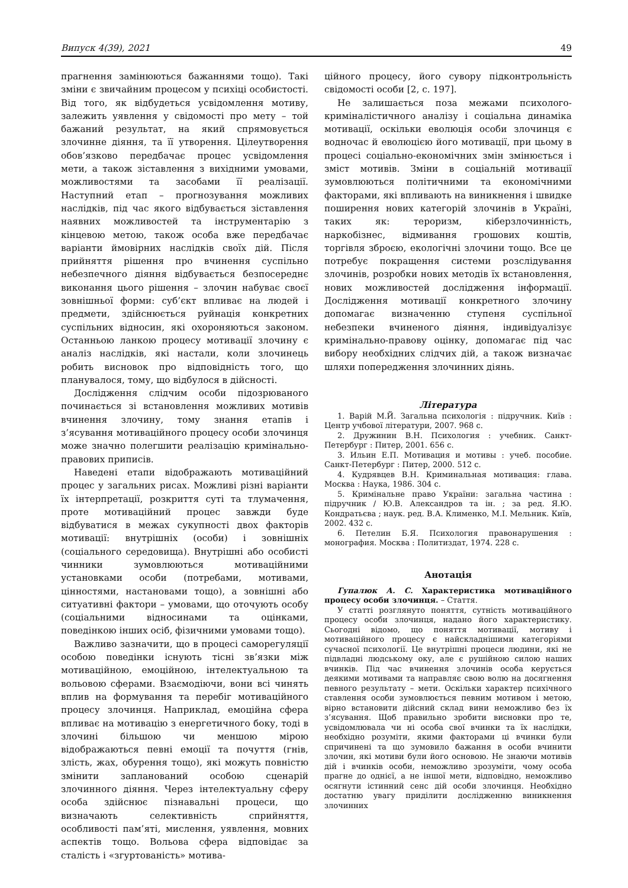Випуск 4(39), 2021 49
прагнення замінюються бажаннями тощо). Такі зміни є звичайним процесом у психіці особистості. Від того, як відбудеться усвідомлення мотиву, залежить уявлення у свідомості про мету – той бажаний результат, на який спрямовується злочинне діяння, та її утворення. Цілеутворення обов’язково передбачає процес усвідомлення мети, а також зіставлення з вихідними умовами, можливостями та засобами її реалізації. Наступний етап – прогнозування можливих наслідків, під час якого відбувається зіставлення наявних можливостей та інструментарію з кінцевою метою, також особа вже передбачає варіанти ймовірних наслідків своїх дій. Після прийняття рішення про вчинення суспільно небезпечного діяння відбувається безпосереднє виконання цього рішення – злочин набуває своєї зовнішньої форми: суб’єкт впливає на людей і предмети, здійснюється руйнація конкретних суспільних відносин, які охороняються законом. Останньою ланкою процесу мотивації злочину є аналіз наслідків, які настали, коли злочинець робить висновок про відповідність того, що планувалося, тому, що відбулося в дійсності.
Дослідження слідчим особи підозрюваного починається зі встановлення можливих мотивів вчинення злочину, тому знання етапів і з’ясування мотиваційного процесу особи злочинця може значно полегшити реалізацію кримінально-правових приписів.
Наведені етапи відображають мотиваційний процес у загальних рисах. Можливі різні варіанти їх інтерпретації, розкриття суті та тлумачення, проте мотиваційний процес завжди буде відбуватися в межах сукупності двох факторів мотивації: внутрішніх (особи) і зовнішніх (соціального середовища). Внутрішні або особисті чинники зумовлюються мотиваційними установками особи (потребами, мотивами, цінностями, настановами тощо), а зовнішні або ситуативні фактори – умовами, що оточують особу (соціальними відносинами та оцінками, поведінкою інших осіб, фізичними умовами тощо).
Важливо зазначити, що в процесі саморегуляції особою поведінки існують тісні зв’язки між мотиваційною, емоційною, інтелектуальною та вольовою сферами. Взаємодіючи, вони всі чинять вплив на формування та перебіг мотиваційного процесу злочинця. Наприклад, емоційна сфера впливає на мотивацію з енергетичного боку, тоді в злочині більшою чи меншою мірою відображаються певні емоції та почуття (гнів, злість, жах, обурення тощо), які можуть повністю змінити запланований особою сценарій злочинного діяння. Через інтелектуальну сферу особа здійснює пізнавальні процеси, що визначають селективність сприйняття, особливості пам’яті, мислення, уявлення, мовних аспектів тощо. Вольова сфера відповідає за сталість і «згуртованість» мотива-
ційного процесу, його сувору підконтрольність свідомості особи [2, с. 197].
Не залишається поза межами психолого-криміналістичного аналізу і соціальна динаміка мотивації, оскільки еволюція особи злочинця є водночас й еволюцією його мотивації, при цьому в процесі соціально-економічних змін змінюється і зміст мотивів. Зміни в соціальній мотивації зумовлюються політичними та економічними факторами, які впливають на виникнення і швидке поширення нових категорій злочинів в Україні, таких як: тероризм, кіберзлочинність, наркобізнес, відмивання грошових коштів, торгівля зброєю, екологічні злочини тощо. Все це потребує покращення системи розслідування злочинів, розробки нових методів їх встановлення, нових можливостей дослідження інформації. Дослідження мотивації конкретного злочину допомагає визначенню ступеня суспільної небезпеки вчиненого діяння, індивідуалізує кримінально-правову оцінку, допомагає під час вибору необхідних слідчих дій, а також визначає шляхи попередження злочинних діянь.
Література
1. Варій М.Й. Загальна психологія : підручник. Київ : Центр учбової літератури, 2007. 968 с.
2. Дружинин В.Н. Психология : учебник. Санкт-Петербург : Питер, 2001. 656 с.
3. Ильин Е.П. Мотивация и мотивы : учеб. пособие. Санкт-Петербург : Питер, 2000. 512 с.
4. Кудрявцев В.Н. Криминальная мотивация: глава. Москва : Наука, 1986. 304 с.
5. Кримінальне право України: загальна частина : підручник / Ю.В. Александров та ін. ; за ред. Я.Ю. Кондратьєва ; наук. ред. В.А. Клименко, М.І. Мельник. Київ, 2002. 432 с.
6. Петелин Б.Я. Психология правонарушения : монография. Москва : Политиздат, 1974. 228 с.
Анотація
Гупалюк А. С. Характеристика мотиваційного процесу особи злочинця. – Стаття.
У статті розглянуто поняття, сутність мотиваційного процесу особи злочинця, надано його характеристику. Сьогодні відомо, що поняття мотивації, мотиву і мотиваційного процесу є найскладнішими категоріями сучасної психології. Це внутрішні процеси людини, які не підвладні людському оку, але є рушійною силою наших вчинків. Під час вчинення злочинів особа керується деякими мотивами та направляє свою волю на досягнення певного результату – мети. Оскільки характер психічного ставлення особи зумовлюється певним мотивом і метою, вірно встановити дійсний склад вини неможливо без їх з’ясування. Щоб правильно зробити висновки про те, усвідомлювала чи ні особа свої вчинки та їх наслідки, необхідно розуміти, якими факторами ці вчинки були спричинені та що зумовило бажання в особи вчинити злочин, які мотиви були його основою. Не знаючи мотивів дій і вчинків особи, неможливо зрозуміти, чому особа прагне до однієї, а не іншої мети, відповідно, неможливо осягнути істинний сенс дій особи злочинця. Необхідно достатню увагу приділити дослідженню виникнення злочинних